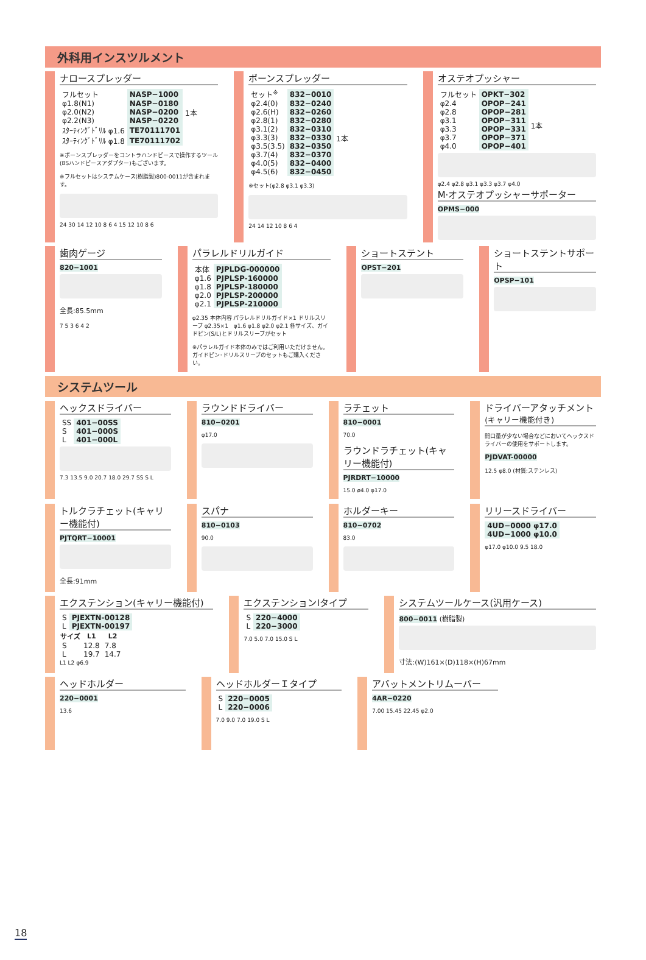外科用インスツルメント
ナロースプレッダー
| フルセット | NASP−1000 | |
| φ1.8(N1) | NASP−0180 | 1本 |
| φ2.0(N2) | NASP−0200 | |
| φ2.2(N3) | NASP−0220 | |
| ｽﾀｰﾃｨﾝｸﾞﾄﾞﾘﾙ φ1.6 | TE70111701 | |
| ｽﾀｰﾃｨﾝｸﾞﾄﾞﾘﾙ φ1.8 | TE70111702 | |
※ボーンスプレッダーをコントラハンドピースで操作するツール(BSハンドピースアダプター)もございます。
※フルセットはシステムケース(樹脂製)800-0011が含まれます。
24 30 14 12 10 8 6 4 15 12 10 8 6
ボーンスプレッダー
| セット<sup>※</sup> | 832−0010 | |
| φ2.4(0) | 832−0240 | 1本 |
| φ2.6(H) | 832−0260 | |
| φ2.8(1) | 832−0280 | |
| φ3.1(2) | 832−0310 | |
| φ3.3(3) | 832−0330 | |
| φ3.5(3.5) | 832−0350 | |
| φ3.7(4) | 832−0370 | |
| φ4.0(5) | 832−0400 | |
| φ4.5(6) | 832−0450 | |
※セット(φ2.8 φ3.1 φ3.3)
24 14 12 10 8 6 4
オステオプッシャー
| フルセット | OPKT−302 | |
| φ2.4 | OPOP−241 | 1本 |
| φ2.8 | OPOP−281 | |
| φ3.1 | OPOP−311 | |
| φ3.3 | OPOP−331 | |
| φ3.7 | OPOP−371 | |
| φ4.0 | OPOP−401 | |
φ2.4 φ2.8 φ3.1 φ3.3 φ3.7 φ4.0
M·オステオプッシャーサポーター
OPMS−000
歯肉ゲージ
820−1001
全長:85.5mm
7 5 3 6 4 2
パラレルドリルガイド
| 本体 | PJPLDG-000000 |
| φ1.6 | PJPLSP-160000 |
| φ1.8 | PJPLSP-180000 |
| φ2.0 | PJPLSP-200000 |
| φ2.1 | PJPLSP-210000 |
φ2.35 本体内容 パラレルドリルガイド×1 ドリルスリーブ φ2.35×1　φ1.6 φ1.8 φ2.0 φ2.1 各サイズ、ガイドピン(S/L)とドリルスリーブがセット
※パラレルガイド本体のみではご利用いただけません。ガイドピン･ドリルスリーブのセットもご購入ください。
ショートステント
OPST−201
ショートステントサポート
OPSP−101
システムツール
ヘックスドライバー
| SS | 401−00SS |
| S | 401−000S |
| L | 401−000L |
7.3 13.5 9.0 20.7 18.0 29.7 SS S L
ラウンドドライバー
810−0201
φ17.0
ラチェット
810−0001
70.0
ラウンドラチェット(キャリー機能付)
PJRDRT−10000
15.0 ø4.0 φ17.0
ドライバーアタッチメント(キャリー機能付き)
開口量が少ない場合などにおいてヘックスドライバーの使用をサポートします。
PJDVAT-00000
12.5 φ8.0 (材質:ステンレス)
トルクラチェット(キャリー機能付)
PJTQRT−10001
全長:91mm
スパナ
810−0103
90.0
ホルダーキー
810−0702
83.0
リリースドライバー
| 4UD−0000 φ17.0 |
| 4UD−1000 φ10.0 |
φ17.0 φ10.0 9.5 18.0
エクステンション(キャリー機能付)
| S | PJEXTN-00128 |
| L | PJEXTN-00197 |
| サイズ | L1 | L2 |
| --- | --- | --- |
| S | 12.8 | 7.8 |
| L | 19.7 | 14.7 |
L1 L2 φ6.9
エクステンションIタイプ
| S | 220−4000 |
| L | 220−3000 |
7.0 5.0 7.0 15.0 S L
システムツールケース(汎用ケース)
800−0011 (樹脂製)
寸法:(W)161×(D)118×(H)67mm
ヘッドホルダー
220−0001
13.6
ヘッドホルダーＩタイプ
| S | 220−0005 |
| L | 220−0006 |
7.0 9.0 7.0 19.0 S L
アバットメントリムーバー
4AR−0220
7.00 15.45 22.45 φ2.0
18